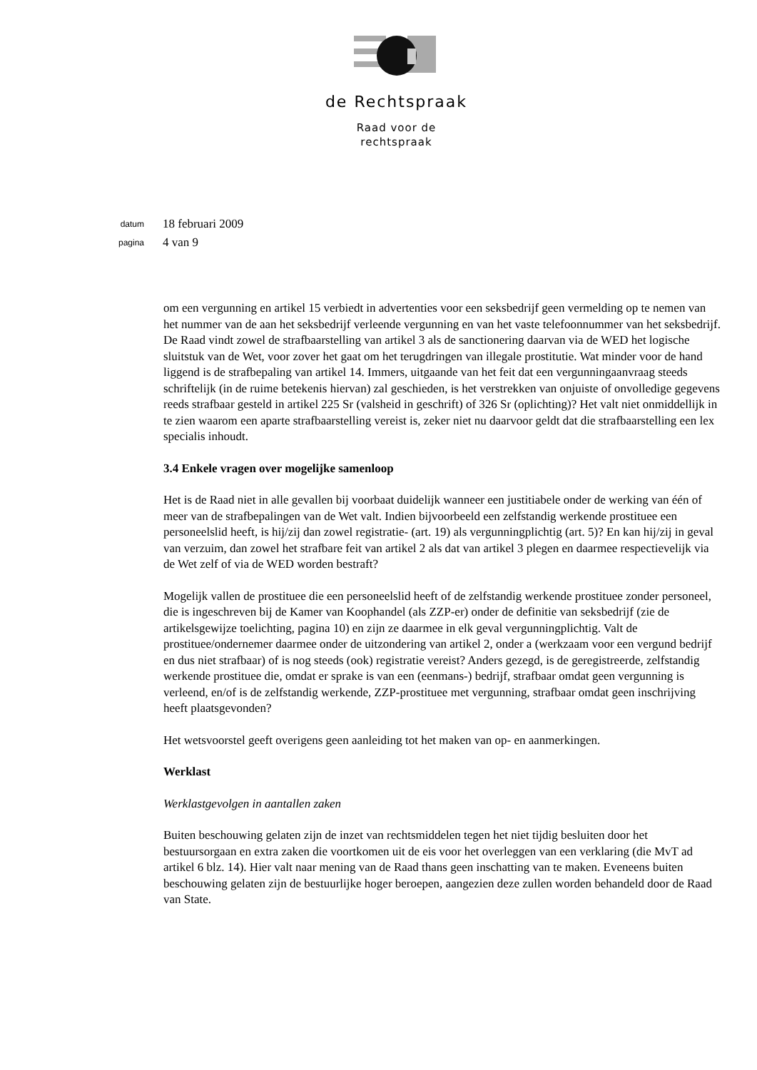de Rechtspraak
Raad voor de
rechtspraak
datum 18 februari 2009
pagina 4 van 9
om een vergunning en artikel 15 verbiedt in advertenties voor een seksbedrijf geen vermelding op te nemen van het nummer van de aan het seksbedrijf verleende vergunning en van het vaste telefoonnummer van het seksbedrijf.
De Raad vindt zowel de strafbaarstelling van artikel 3 als de sanctionering daarvan via de WED het logische sluitstuk van de Wet, voor zover het gaat om het terugdringen van illegale prostitutie. Wat minder voor de hand liggend is de strafbepaling van artikel 14. Immers, uitgaande van het feit dat een vergunningaanvraag steeds schriftelijk (in de ruime betekenis hiervan) zal geschieden, is het verstrekken van onjuiste of onvolledige gegevens reeds strafbaar gesteld in artikel 225 Sr (valsheid in geschrift) of 326 Sr (oplichting)? Het valt niet onmiddellijk in te zien waarom een aparte strafbaarstelling vereist is, zeker niet nu daarvoor geldt dat die strafbaarstelling een lex specialis inhoudt.
3.4 Enkele vragen over mogelijke samenloop
Het is de Raad niet in alle gevallen bij voorbaat duidelijk wanneer een justitiabele onder de werking van één of meer van de strafbepalingen van de Wet valt. Indien bijvoorbeeld een zelfstandig werkende prostituee een personeelslid heeft, is hij/zij dan zowel registratie- (art. 19) als vergunningplichtig (art. 5)? En kan hij/zij in geval van verzuim, dan zowel het strafbare feit van artikel 2 als dat van artikel 3 plegen en daarmee respectievelijk via de Wet zelf of via de WED worden bestraft?
Mogelijk vallen de prostituee die een personeelslid heeft of de zelfstandig werkende prostituee zonder personeel, die is ingeschreven bij de Kamer van Koophandel (als ZZP-er) onder de definitie van seksbedrijf (zie de artikelsgewijze toelichting, pagina 10) en zijn ze daarmee in elk geval vergunningplichtig. Valt de prostituee/ondernemer daarmee onder de uitzondering van artikel 2, onder a (werkzaam voor een vergund bedrijf en dus niet strafbaar) of is nog steeds (ook) registratie vereist? Anders gezegd, is de geregistreerde, zelfstandig werkende prostituee die, omdat er sprake is van een (eenmans-) bedrijf, strafbaar omdat geen vergunning is verleend, en/of is de zelfstandig werkende, ZZP-prostituee met vergunning, strafbaar omdat geen inschrijving heeft plaatsgevonden?
Het wetsvoorstel geeft overigens geen aanleiding tot het maken van op- en aanmerkingen.
Werklast
Werklastgevolgen in aantallen zaken
Buiten beschouwing gelaten zijn de inzet van rechtsmiddelen tegen het niet tijdig besluiten door het bestuursorgaan en extra zaken die voortkomen uit de eis voor het overleggen van een verklaring (die MvT ad artikel 6 blz. 14). Hier valt naar mening van de Raad thans geen inschatting van te maken. Eveneens buiten beschouwing gelaten zijn de bestuurlijke hoger beroepen, aangezien deze zullen worden behandeld door de Raad van State.